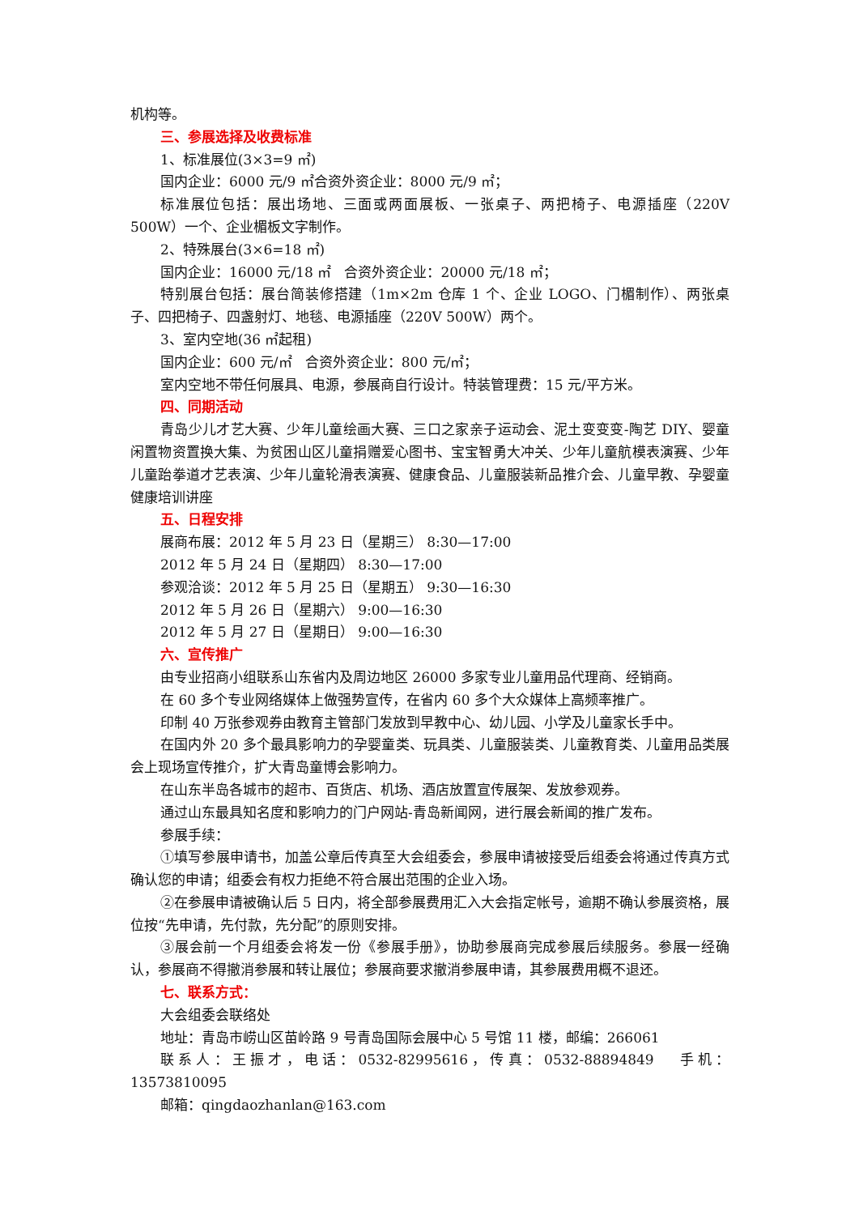机构等。
三、参展选择及收费标准
1、标准展位(3×3=9 ㎡)
国内企业：6000 元/9 ㎡合资外资企业：8000 元/9 ㎡；
标准展位包括：展出场地、三面或两面展板、一张桌子、两把椅子、电源插座（220V 500W）一个、企业楣板文字制作。
2、特殊展台(3×6=18 ㎡)
国内企业：16000 元/18 ㎡ 合资外资企业：20000 元/18 ㎡；
特别展台包括：展台简装修搭建（1m×2m 仓库 1 个、企业 LOGO、门楣制作）、两张桌子、四把椅子、四盏射灯、地毯、电源插座（220V 500W）两个。
3、室内空地(36 ㎡起租)
国内企业：600 元/㎡ 合资外资企业：800 元/㎡；
室内空地不带任何展具、电源，参展商自行设计。特装管理费：15 元/平方米。
四、同期活动
青岛少儿才艺大赛、少年儿童绘画大赛、三口之家亲子运动会、泥土变变变-陶艺 DIY、婴童闲置物资置换大集、为贫困山区儿童捐赠爱心图书、宝宝智勇大冲关、少年儿童航模表演赛、少年儿童跆拳道才艺表演、少年儿童轮滑表演赛、健康食品、儿童服装新品推介会、儿童早教、孕婴童健康培训讲座
五、日程安排
展商布展：2012 年 5 月 23 日（星期三） 8:30—17:00
2012 年 5 月 24 日（星期四） 8:30—17:00
参观洽谈：2012 年 5 月 25 日（星期五） 9:30—16:30
2012 年 5 月 26 日（星期六） 9:00—16:30
2012 年 5 月 27 日（星期日） 9:00—16:30
六、宣传推广
由专业招商小组联系山东省内及周边地区 26000 多家专业儿童用品代理商、经销商。
在 60 多个专业网络媒体上做强势宣传，在省内 60 多个大众媒体上高频率推广。
印制 40 万张参观券由教育主管部门发放到早教中心、幼儿园、小学及儿童家长手中。
在国内外 20 多个最具影响力的孕婴童类、玩具类、儿童服装类、儿童教育类、儿童用品类展会上现场宣传推介，扩大青岛童博会影响力。
在山东半岛各城市的超市、百货店、机场、酒店放置宣传展架、发放参观券。
通过山东最具知名度和影响力的门户网站-青岛新闻网，进行展会新闻的推广发布。
参展手续：
①填写参展申请书，加盖公章后传真至大会组委会，参展申请被接受后组委会将通过传真方式确认您的申请；组委会有权力拒绝不符合展出范围的企业入场。
②在参展申请被确认后 5 日内，将全部参展费用汇入大会指定帐号，逾期不确认参展资格，展位按“先申请，先付款，先分配”的原则安排。
③展会前一个月组委会将发一份《参展手册》，协助参展商完成参展后续服务。参展一经确认，参展商不得撤消参展和转让展位；参展商要求撤消参展申请，其参展费用概不退还。
七、联系方式：
大会组委会联络处
地址：青岛市崂山区苗岭路 9 号青岛国际会展中心 5 号馆 11 楼，邮编：266061
联系人：王振才，电话：0532-82995616，传真：0532-88894849 手机：13573810095
邮箱：qingdaozhanlan@163.com